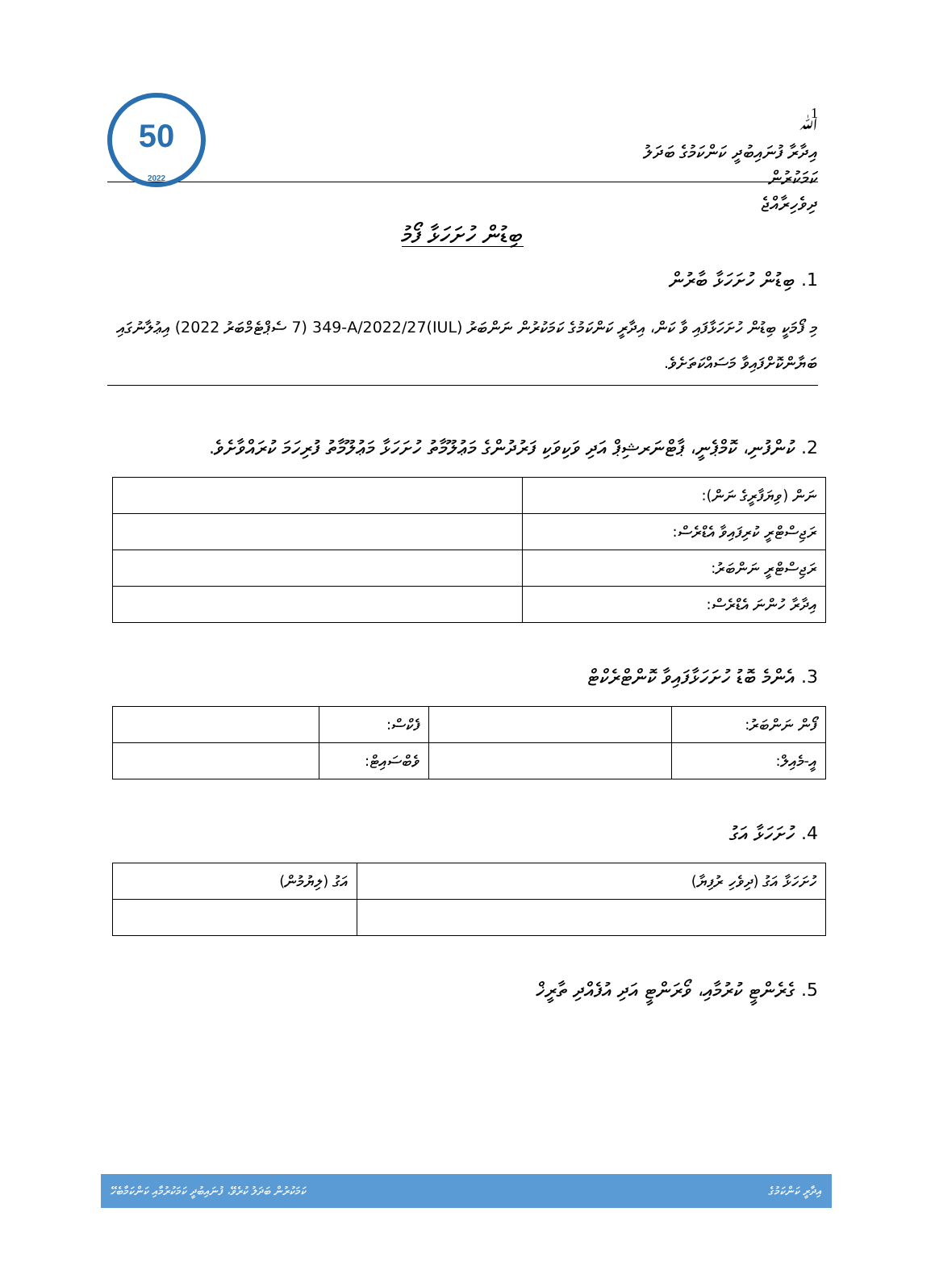1
ﷲ
އިދާރާ ފުނައިބުދީ ކަންކަމުގެ ބަދަލު
ކަމަކުރުން
ދިވެހިރާއްޖެ
50
2022
ބިޑުން ހުށަހަޅާ ފޯމު
1. ބިޑުން ހުށަހަޅާ ބާރުން
މި ފޯމަކީ ބިޑުން ހުށަހަޅާފައި ވާ ކަން، އިދާރީ ކަންކަމުގެ ކަމަކުރުން ނަންބަރު (IUL)349-A/2022/27 (7 ސެޕްޓެމްބަރު 2022) އިޢުލާނުގައި ބަޔާންކޮށްފައިވާ މަސައްކަތަށެވެ.
2. ކުންފުނި، ކޮމްޕެނީ، ޕާޓްނަރޝިޕް އަދި ވަކިވަކި ފަރުދުންގެ މަޢުލޫމާތު ހުށަހަޅާ މަޢުލޫމާތު ފުރިހަމަ ކުރައްވާށެވެ.
| ނަން (ވިޔަފާރީގެ ނަން): | |
| ރަޖިސްޓްރީ ކުރިފައިވާ އެޑްރެސް: | |
| ރަޖިސްޓްރީ ނަންބަރު: | |
| އިދާރާ ހުންނަ އެޑްރެސް: | |
3. އެންމެ ބޮޑު ހުށަހަޅާފައިވާ ކޮންޓްރެކްޓް
| ފޯން ނަންބަރު: | | ފެކްސް: | |
| އީ-މެއިލް: | | ވެބްސައިޓް: | |
4. ހުށަހަޅާ އަގު
| ހުށަހަޅާ އަގު (ދިވެހި ރުފިޔާ) | އަގު (ލިޔުމުން) |
5. ގެރެންޓީ ކުރުމާއި، ވޯރަންޓީ އަދި އުފެއްދި ތާރީޚް
އިދާރީ ކަންކަމުގެ ކަމަކުރުން ބަދަލު ކުރެވޭ، ފުނައިބުދީ ކަމަކުރުމާއި ކަންކަމާބެހޭ